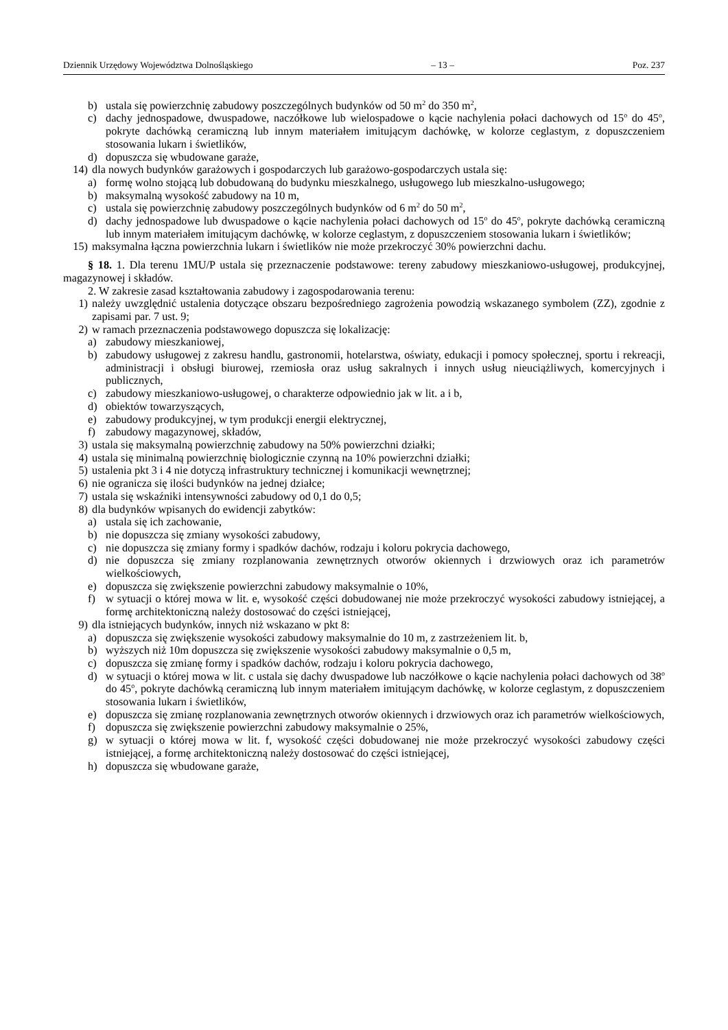Dziennik Urzędowy Województwa Dolnośląskiego – 13 – Poz. 237
b) ustala się powierzchnię zabudowy poszczególnych budynków od 50 m<sup>2</sup> do 350 m<sup>2</sup>,
c) dachy jednospadowe, dwuspadowe, naczółkowe lub wielospadowe o kącie nachylenia połaci dachowych od 15<sup>o</sup> do 45<sup>o</sup>, pokryte dachówką ceramiczną lub innym materiałem imitującym dachówkę, w kolorze ceglastym, z dopuszczeniem stosowania lukarn i świetlików,
d) dopuszcza się wbudowane garaże,
14) dla nowych budynków garażowych i gospodarczych lub garażowo-gospodarczych ustala się:
a) formę wolno stojącą lub dobudowaną do budynku mieszkalnego, usługowego lub mieszkalno-usługowego;
b) maksymalną wysokość zabudowy na 10 m,
c) ustala się powierzchnię zabudowy poszczególnych budynków od 6 m<sup>2</sup> do 50 m<sup>2</sup>,
d) dachy jednospadowe lub dwuspadowe o kącie nachylenia połaci dachowych od 15<sup>o</sup> do 45<sup>o</sup>, pokryte dachówką ceramiczną lub innym materiałem imitującym dachówkę, w kolorze ceglastym, z dopuszczeniem stosowania lukarn i świetlików;
15) maksymalna łączna powierzchnia lukarn i świetlików nie może przekroczyć 30% powierzchni dachu.
§ 18. 1. Dla terenu 1MU/P ustala się przeznaczenie podstawowe: tereny zabudowy mieszkaniowo-usługowej, produkcyjnej, magazynowej i składów.
2. W zakresie zasad kształtowania zabudowy i zagospodarowania terenu:
1) należy uwzględnić ustalenia dotyczące obszaru bezpośredniego zagrożenia powodzią wskazanego symbolem (ZZ), zgodnie z zapisami par. 7 ust. 9;
2) w ramach przeznaczenia podstawowego dopuszcza się lokalizację:
a) zabudowy mieszkaniowej,
b) zabudowy usługowej z zakresu handlu, gastronomii, hotelarstwa, oświaty, edukacji i pomocy społecznej, sportu i rekreacji, administracji i obsługi biurowej, rzemiosła oraz usług sakralnych i innych usług nieuciążliwych, komercyjnych i publicznych,
c) zabudowy mieszkaniowo-usługowej, o charakterze odpowiednio jak w lit. a i b,
d) obiektów towarzyszących,
e) zabudowy produkcyjnej, w tym produkcji energii elektrycznej,
f) zabudowy magazynowej, składów,
3) ustala się maksymalną powierzchnię zabudowy na 50% powierzchni działki;
4) ustala się minimalną powierzchnię biologicznie czynną na 10% powierzchni działki;
5) ustalenia pkt 3 i 4 nie dotyczą infrastruktury technicznej i komunikacji wewnętrznej;
6) nie ogranicza się ilości budynków na jednej działce;
7) ustala się wskaźniki intensywności zabudowy od 0,1 do 0,5;
8) dla budynków wpisanych do ewidencji zabytków:
a) ustala się ich zachowanie,
b) nie dopuszcza się zmiany wysokości zabudowy,
c) nie dopuszcza się zmiany formy i spadków dachów, rodzaju i koloru pokrycia dachowego,
d) nie dopuszcza się zmiany rozplanowania zewnętrznych otworów okiennych i drzwiowych oraz ich parametrów wielkościowych,
e) dopuszcza się zwiększenie powierzchni zabudowy maksymalnie o 10%,
f) w sytuacji o której mowa w lit. e, wysokość części dobudowanej nie może przekroczyć wysokości zabudowy istniejącej, a formę architektoniczną należy dostosować do części istniejącej,
9) dla istniejących budynków, innych niż wskazano w pkt 8:
a) dopuszcza się zwiększenie wysokości zabudowy maksymalnie do 10 m, z zastrzeżeniem lit. b,
b) wyższych niż 10m dopuszcza się zwiększenie wysokości zabudowy maksymalnie o 0,5 m,
c) dopuszcza się zmianę formy i spadków dachów, rodzaju i koloru pokrycia dachowego,
d) w sytuacji o której mowa w lit. c ustala się dachy dwuspadowe lub naczółkowe o kącie nachylenia połaci dachowych od 38<sup>o</sup> do 45<sup>o</sup>, pokryte dachówką ceramiczną lub innym materiałem imitującym dachówkę, w kolorze ceglastym, z dopuszczeniem stosowania lukarn i świetlików,
e) dopuszcza się zmianę rozplanowania zewnętrznych otworów okiennych i drzwiowych oraz ich parametrów wielkościowych,
f) dopuszcza się zwiększenie powierzchni zabudowy maksymalnie o 25%,
g) w sytuacji o której mowa w lit. f, wysokość części dobudowanej nie może przekroczyć wysokości zabudowy części istniejącej, a formę architektoniczną należy dostosować do części istniejącej,
h) dopuszcza się wbudowane garaże,